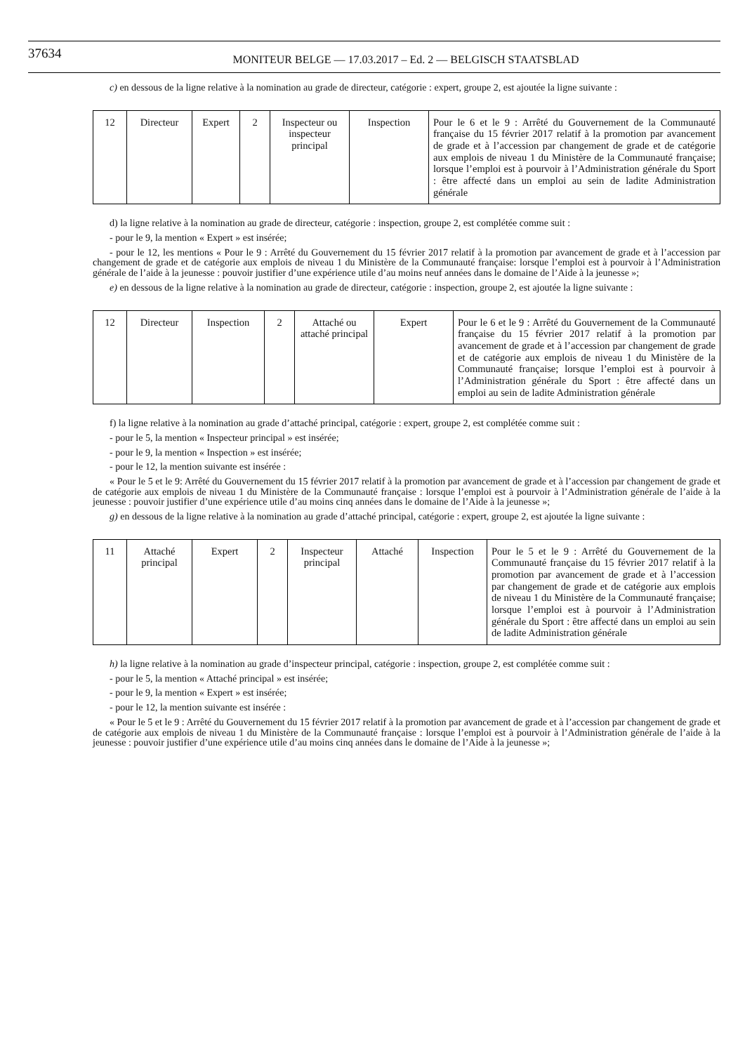37634 MONITEUR BELGE — 17.03.2017 – Ed. 2 — BELGISCH STAATSBLAD
c) en dessous de la ligne relative à la nomination au grade de directeur, catégorie : expert, groupe 2, est ajoutée la ligne suivante :
| 12 | Directeur | Expert | 2 | Inspecteur ou inspecteur principal | Inspection | Pour le 6 et le 9 : Arrêté du Gouvernement de la Communauté française du 15 février 2017 relatif à la promotion par avancement de grade et à l’accession par changement de grade et de catégorie aux emplois de niveau 1 du Ministère de la Communauté française; lorsque l’emploi est à pourvoir à l’Administration générale du Sport : être affecté dans un emploi au sein de ladite Administration générale |
d) la ligne relative à la nomination au grade de directeur, catégorie : inspection, groupe 2, est complétée comme suit :
- pour le 9, la mention « Expert » est insérée;
- pour le 12, les mentions « Pour le 9 : Arrêté du Gouvernement du 15 février 2017 relatif à la promotion par avancement de grade et à l’accession par changement de grade et de catégorie aux emplois de niveau 1 du Ministère de la Communauté française: lorsque l’emploi est à pourvoir à l’Administration générale de l’aide à la jeunesse : pouvoir justifier d’une expérience utile d’au moins neuf années dans le domaine de l’Aide à la jeunesse »;
e) en dessous de la ligne relative à la nomination au grade de directeur, catégorie : inspection, groupe 2, est ajoutée la ligne suivante :
| 12 | Directeur | Inspection | 2 | Attaché ou attaché principal | Expert | Pour le 6 et le 9 : Arrêté du Gouvernement de la Communauté française du 15 février 2017 relatif à la promotion par avancement de grade et à l’accession par changement de grade et de catégorie aux emplois de niveau 1 du Ministère de la Communauté française; lorsque l’emploi est à pourvoir à l’Administration générale du Sport : être affecté dans un emploi au sein de ladite Administration générale |
f) la ligne relative à la nomination au grade d’attaché principal, catégorie : expert, groupe 2, est complétée comme suit :
- pour le 5, la mention « Inspecteur principal » est insérée;
- pour le 9, la mention « Inspection » est insérée;
- pour le 12, la mention suivante est insérée :
« Pour le 5 et le 9: Arrêté du Gouvernement du 15 février 2017 relatif à la promotion par avancement de grade et à l’accession par changement de grade et de catégorie aux emplois de niveau 1 du Ministère de la Communauté française : lorsque l’emploi est à pourvoir à l’Administration générale de l’aide à la jeunesse : pouvoir justifier d’une expérience utile d’au moins cinq années dans le domaine de l’Aide à la jeunesse »;
g) en dessous de la ligne relative à la nomination au grade d’attaché principal, catégorie : expert, groupe 2, est ajoutée la ligne suivante :
| 11 | Attaché principal | Expert | 2 | Inspecteur principal | Attaché | Inspection | Pour le 5 et le 9 : Arrêté du Gouvernement de la Communauté française du 15 février 2017 relatif à la promotion par avancement de grade et à l’accession par changement de grade et de catégorie aux emplois de niveau 1 du Ministère de la Communauté française; lorsque l’emploi est à pourvoir à l’Administration générale du Sport : être affecté dans un emploi au sein de ladite Administration générale |
h) la ligne relative à la nomination au grade d’inspecteur principal, catégorie : inspection, groupe 2, est complétée comme suit :
- pour le 5, la mention « Attaché principal » est insérée;
- pour le 9, la mention « Expert » est insérée;
- pour le 12, la mention suivante est insérée :
« Pour le 5 et le 9 : Arrêté du Gouvernement du 15 février 2017 relatif à la promotion par avancement de grade et à l’accession par changement de grade et de catégorie aux emplois de niveau 1 du Ministère de la Communauté française : lorsque l’emploi est à pourvoir à l’Administration générale de l’aide à la jeunesse : pouvoir justifier d’une expérience utile d’au moins cinq années dans le domaine de l’Aide à la jeunesse »;